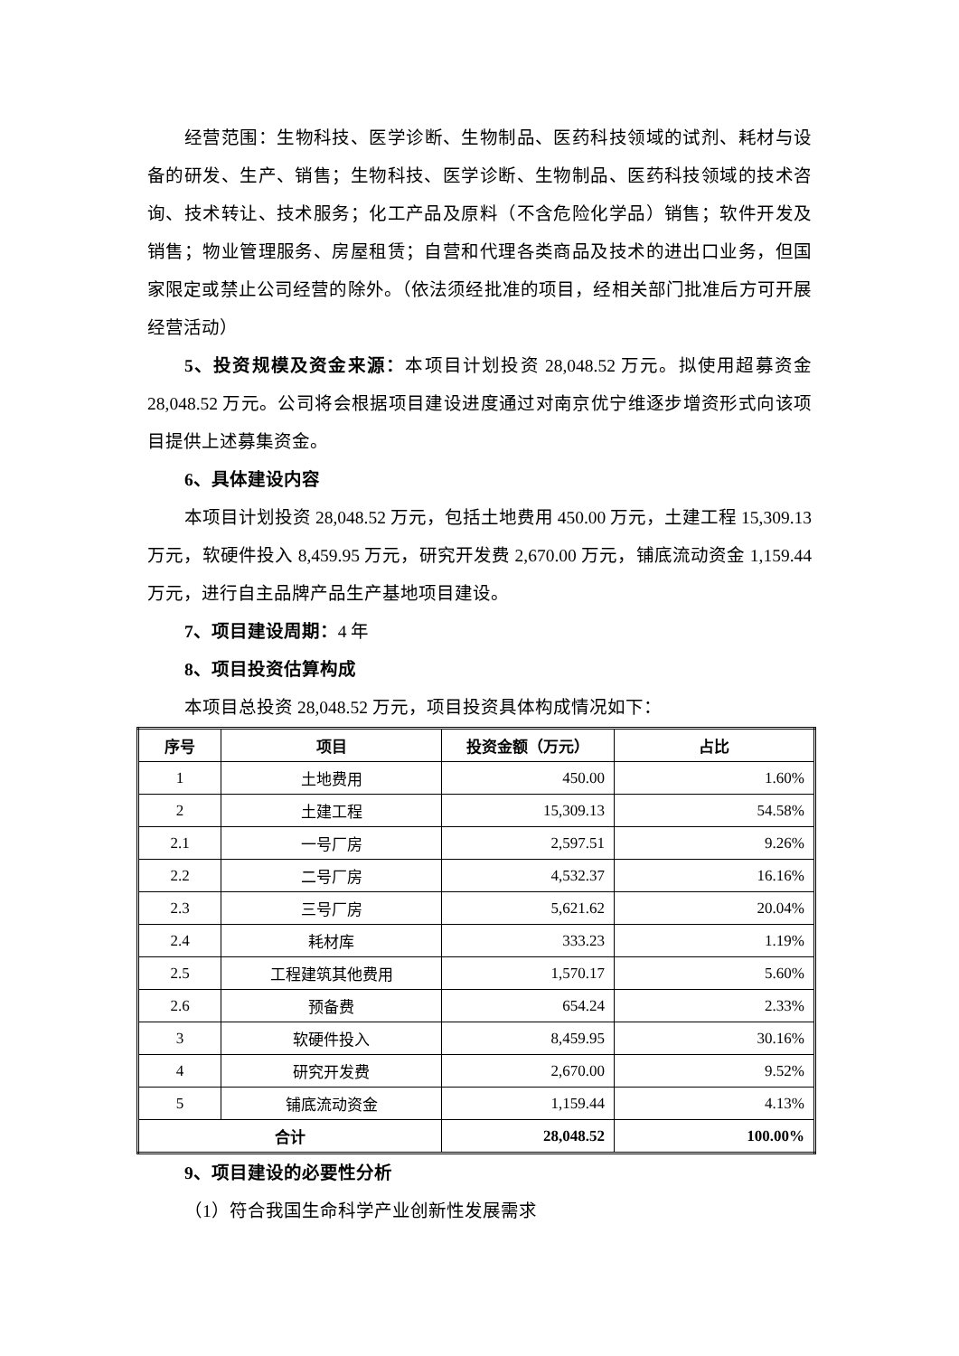经营范围：生物科技、医学诊断、生物制品、医药科技领域的试剂、耗材与设备的研发、生产、销售；生物科技、医学诊断、生物制品、医药科技领域的技术咨询、技术转让、技术服务；化工产品及原料（不含危险化学品）销售；软件开发及销售；物业管理服务、房屋租赁；自营和代理各类商品及技术的进出口业务，但国家限定或禁止公司经营的除外。（依法须经批准的项目，经相关部门批准后方可开展经营活动）
5、投资规模及资金来源：本项目计划投资 28,048.52 万元。拟使用超募资金 28,048.52 万元。公司将会根据项目建设进度通过对南京优宁维逐步增资形式向该项目提供上述募集资金。
6、具体建设内容
本项目计划投资 28,048.52 万元，包括土地费用 450.00 万元，土建工程 15,309.13 万元，软硬件投入 8,459.95 万元，研究开发费 2,670.00 万元，铺底流动资金 1,159.44 万元，进行自主品牌产品生产基地项目建设。
7、项目建设周期：4 年
8、项目投资估算构成
本项目总投资 28,048.52 万元，项目投资具体构成情况如下：
| 序号 | 项目 | 投资金额（万元） | 占比 |
| --- | --- | --- | --- |
| 1 | 土地费用 | 450.00 | 1.60% |
| 2 | 土建工程 | 15,309.13 | 54.58% |
| 2.1 | 一号厂房 | 2,597.51 | 9.26% |
| 2.2 | 二号厂房 | 4,532.37 | 16.16% |
| 2.3 | 三号厂房 | 5,621.62 | 20.04% |
| 2.4 | 耗材库 | 333.23 | 1.19% |
| 2.5 | 工程建筑其他费用 | 1,570.17 | 5.60% |
| 2.6 | 预备费 | 654.24 | 2.33% |
| 3 | 软硬件投入 | 8,459.95 | 30.16% |
| 4 | 研究开发费 | 2,670.00 | 9.52% |
| 5 | 铺底流动资金 | 1,159.44 | 4.13% |
| 合计 | | 28,048.52 | 100.00% |
9、项目建设的必要性分析
（1）符合我国生命科学产业创新性发展需求